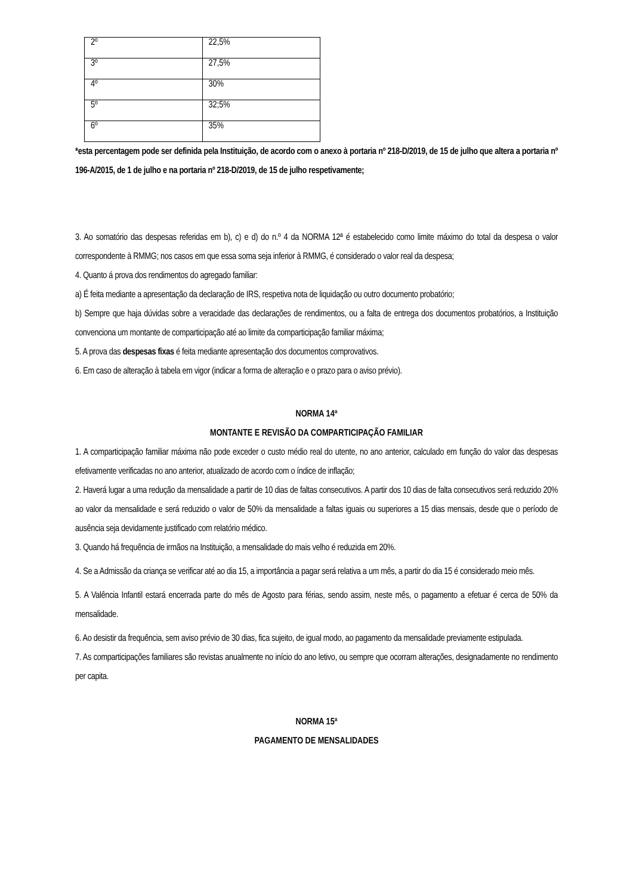| 2º | 22,5% |
| 3º | 27,5% |
| 4º | 30% |
| 5º | 32;5% |
| 6º | 35% |
*esta percentagem pode ser definida pela Instituição, de acordo com o anexo à portaria nº 218-D/2019, de 15 de julho que altera a portaria nº 196-A/2015, de 1 de julho e na portaria nº 218-D/2019, de 15 de julho respetivamente;
3. Ao somatório das despesas referidas em b), c) e d) do n.º 4 da NORMA 12ª é estabelecido como limite máximo do total da despesa o valor correspondente à RMMG; nos casos em que essa soma seja inferior à RMMG, é considerado o valor real da despesa;
4. Quanto á prova dos rendimentos do agregado familiar:
a) É feita mediante a apresentação da declaração de IRS, respetiva nota de liquidação ou outro documento probatório;
b) Sempre que haja dúvidas sobre a veracidade das declarações de rendimentos, ou a falta de entrega dos documentos probatórios, a Instituição convenciona um montante de comparticipação até ao limite da comparticipação familiar máxima;
5. A prova das despesas fixas é feita mediante apresentação dos documentos comprovativos.
6. Em caso de alteração à tabela em vigor (indicar a forma de alteração e o prazo para o aviso prévio).
NORMA 14ª
MONTANTE E REVISÃO DA COMPARTICIPAÇÃO FAMILIAR
1. A comparticipação familiar máxima não pode exceder o custo médio real do utente, no ano anterior, calculado em função do valor das despesas efetivamente verificadas no ano anterior, atualizado de acordo com o índice de inflação;
2. Haverá lugar a uma redução da mensalidade a partir de 10 dias de faltas consecutivos. A partir dos 10 dias de falta consecutivos será reduzido 20% ao valor da mensalidade e será reduzido o valor de 50% da mensalidade a faltas iguais ou superiores a 15 dias mensais, desde que o período de ausência seja devidamente justificado com relatório médico.
3. Quando há frequência de irmãos na Instituição, a mensalidade do mais velho é reduzida em 20%.
4. Se a Admissão da criança se verificar até ao dia 15, a importância a pagar será relativa a um mês, a partir do dia 15 é considerado meio mês.
5. A Valência Infantil estará encerrada parte do mês de Agosto para férias, sendo assim, neste mês, o pagamento a efetuar é cerca de 50% da mensalidade.
6. Ao desistir da frequência, sem aviso prévio de 30 dias, fica sujeito, de igual modo, ao pagamento da mensalidade previamente estipulada.
7. As comparticipações familiares são revistas anualmente no início do ano letivo, ou sempre que ocorram alterações, designadamente no rendimento per capita.
NORMA 15ª
PAGAMENTO DE MENSALIDADES